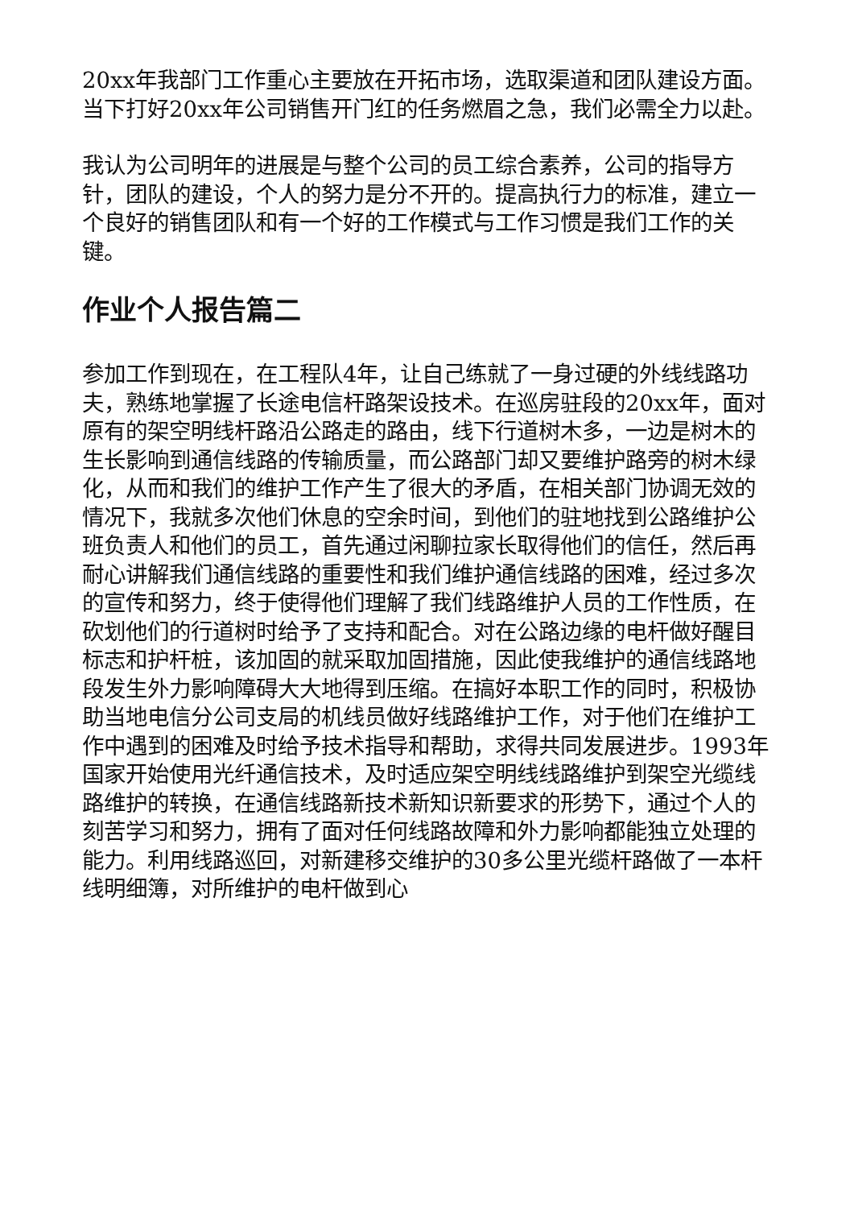20xx年我部门工作重心主要放在开拓市场，选取渠道和团队建设方面。当下打好20xx年公司销售开门红的任务燃眉之急，我们必需全力以赴。
我认为公司明年的进展是与整个公司的员工综合素养，公司的指导方针，团队的建设，个人的努力是分不开的。提高执行力的标准，建立一个良好的销售团队和有一个好的工作模式与工作习惯是我们工作的关键。
作业个人报告篇二
参加工作到现在，在工程队4年，让自己练就了一身过硬的外线线路功夫，熟练地掌握了长途电信杆路架设技术。在巡房驻段的20xx年，面对原有的架空明线杆路沿公路走的路由，线下行道树木多，一边是树木的生长影响到通信线路的传输质量，而公路部门却又要维护路旁的树木绿化，从而和我们的维护工作产生了很大的矛盾，在相关部门协调无效的情况下，我就多次他们休息的空余时间，到他们的驻地找到公路维护公班负责人和他们的员工，首先通过闲聊拉家长取得他们的信任，然后再耐心讲解我们通信线路的重要性和我们维护通信线路的困难，经过多次的宣传和努力，终于使得他们理解了我们线路维护人员的工作性质，在砍划他们的行道树时给予了支持和配合。对在公路边缘的电杆做好醒目标志和护杆桩，该加固的就采取加固措施，因此使我维护的通信线路地段发生外力影响障碍大大地得到压缩。在搞好本职工作的同时，积极协助当地电信分公司支局的机线员做好线路维护工作，对于他们在维护工作中遇到的困难及时给予技术指导和帮助，求得共同发展进步。1993年国家开始使用光纤通信技术，及时适应架空明线线路维护到架空光缆线路维护的转换，在通信线路新技术新知识新要求的形势下，通过个人的刻苦学习和努力，拥有了面对任何线路故障和外力影响都能独立处理的能力。利用线路巡回，对新建移交维护的30多公里光缆杆路做了一本杆线明细簿，对所维护的电杆做到心